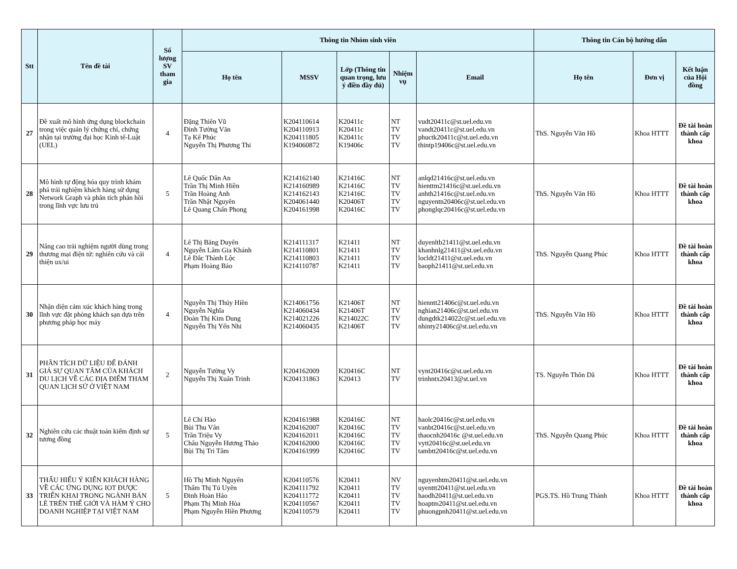| Stt | Tên đề tài | Số lượng SV tham gia | Thông tin Nhóm sinh viên | | | | | Thông tin Cán bộ hướng dẫn | | |
| --- | --- | --- | --- | --- | --- | --- | --- | --- | --- | --- |
| | | | Họ tên | MSSV | Lớp (Thông tin quan trọng, lưu ý điền đầy đủ) | Nhiệm vụ | Email | Họ tên | Đơn vị | Kết luận của Hội đồng |
| 27 | Đề xuất mô hình ứng dụng blockchain trong việc quản lý chứng chỉ, chứng nhận tại trường đại học Kinh tế-Luật (UEL) | 4 | Đặng Thiên Vũ Đinh Tường Văn Tạ Kế Phúc Nguyễn Thị Phương Thi | K204110614 K204110913 K204111805 K194060872 | K20411c K20411c K20411c K19406c | NT TV TV TV | vudt20411c@st.uel.edu.vn vandt20411c@st.uel.edu.vn phuctk20411c@st.uel.edu.vn thintp19406c@st.uel.edu.vn | ThS. Nguyễn Văn Hồ | Khoa HTTT | Đề tài hoàn thành cấp khoa |
| 28 | Mô hình tự động hóa quy trình khám phá trải nghiệm khách hàng sử dụng Network Graph và phân tích phản hồi trong lĩnh vực lưu trú | 5 | Lê Quốc Dân An Trần Thị Minh Hiền Trần Hoàng Anh Trần Nhật Nguyên Lê Quang Chấn Phong | K214162140 K214160989 K214162143 K204061440 K204161998 | K21416C K21416C K21416C K20406T K20416C | NT TV TV TV TV | anlqd21416c@st.uel.edu.vn hienttm21416c@st.uel.edu.vn anhth21416c@st.uel.edu.vn nguyentn20406c@st.uel.edu.vn phonglqc20416c@st.uel.edu.vn | ThS. Nguyễn Văn Hồ | Khoa HTTT | Đề tài hoàn thành cấp khoa |
| 29 | Nâng cao trải nghiệm người dùng trong thương mại điện tử: nghiên cứu và cải thiện ux/ui | 4 | Lê Thị Băng Duyên Nguyễn Lâm Gia Khánh Lê Đắc Thành Lộc Phạm Hoàng Bảo | K214111317 K214110801 K214110803 K214110787 | K21411 K21411 K21411 K21411 | NT TV TV TV | duyenltb21411@st.uel.edu.vn khanhnlg21411@st.uel.edu.vn locldt21411@st.uel.edu.vn baoph21411@st.uel.edu.vn | ThS. Nguyễn Quang Phúc | Khoa HTTT | Đề tài hoàn thành cấp khoa |
| 30 | Nhận diện cảm xúc khách hàng trong lĩnh vực đặt phòng khách sạn dựa trên phương pháp học máy | 4 | Nguyễn Thị Thúy Hiền Nguyễn Nghĩa Đoàn Thị Kim Dung Nguyễn Thị Yến Nhi | K214061756 K214060434 K214021226 K214060435 | K21406T K21406T K214022C K21406T | NT TV TV TV | hienntt21406c@st.uel.edu.vn nghian21406c@st.uel.edu.vn dungdtk214022c@st.uel.edu.vn nhinty21406c@st.uel.edu.vn | ThS. Nguyễn Văn Hồ | Khoa HTTT | Đề tài hoàn thành cấp khoa |
| 31 | PHÂN TÍCH DỮ LIỆU ĐỂ ĐÁNH GIÁ SỰ QUAN TÂM CỦA KHÁCH DU LỊCH VỀ CÁC ĐỊA ĐIỂM THAM QUAN LỊCH SỬ Ở VIỆT NAM | 2 | Nguyễn Tường Vy Nguyễn Thị Xuân Trinh | K204162009 K204131863 | K20416C K20413 | NT TV | vynt20416c@st.uel.edu.vn trinhntx20413@st.uel.vn | TS. Nguyễn Thôn Dã | Khoa HTTT | Đề tài hoàn thành cấp khoa |
| 32 | Nghiên cứu các thuật toán kiểm định sự tương đồng | 5 | Lê Chí Hào Bùi Thu Vân Trần Triệu Vy Châu Nguyễn Hương Thảo Bùi Thị Tri Tâm | K204161988 K204162007 K204162011 K204162000 K204161999 | K20416C K20416C K20416C K20416C K20416C | NT TV TV TV TV | haolc20416c@st.uel.edu.vn vanbt20416c@st.uel.edu.vn thaocnh20416c @st.uel.edu.vn vytt20416c@st.uel.edu.vn tambtt20416c@st.uel.edu.vn | ThS. Nguyễn Quang Phúc | Khoa HTTT | Đề tài hoàn thành cấp khoa |
| 33 | THẤU HIỂU Ý KIẾN KHÁCH HÀNG VỀ CÁC ỨNG DỤNG IOT ĐƯỢC TRIỂN KHAI TRONG NGÀNH BÁN LẺ TRÊN THẾ GIỚI VÀ HÀM Ý CHO DOANH NGHIỆP TẠI VIỆT NAM | 5 | Hồ Thị Minh Nguyên Thẩm Thị Tú Uyên Đinh Hoàn Hảo Phạm Thị Minh Hòa Phạm Nguyễn Hiền Phương | K204110576 K204111792 K204111772 K204110567 K204110579 | K20411 K20411 K20411 K20411 K20411 | NV TV TV TV TV | nguyenhtm20411@st.uel.edu.vn uyenttt20411@st.uel.edu.vn haodh20411@st.uel.edu.vn hoaptm20411@st.uel.edu.vn phuongpnh20411@st.uel.edu.vn | PGS.TS. Hồ Trung Thành | Khoa HTTT | Đề tài hoàn thành cấp khoa |